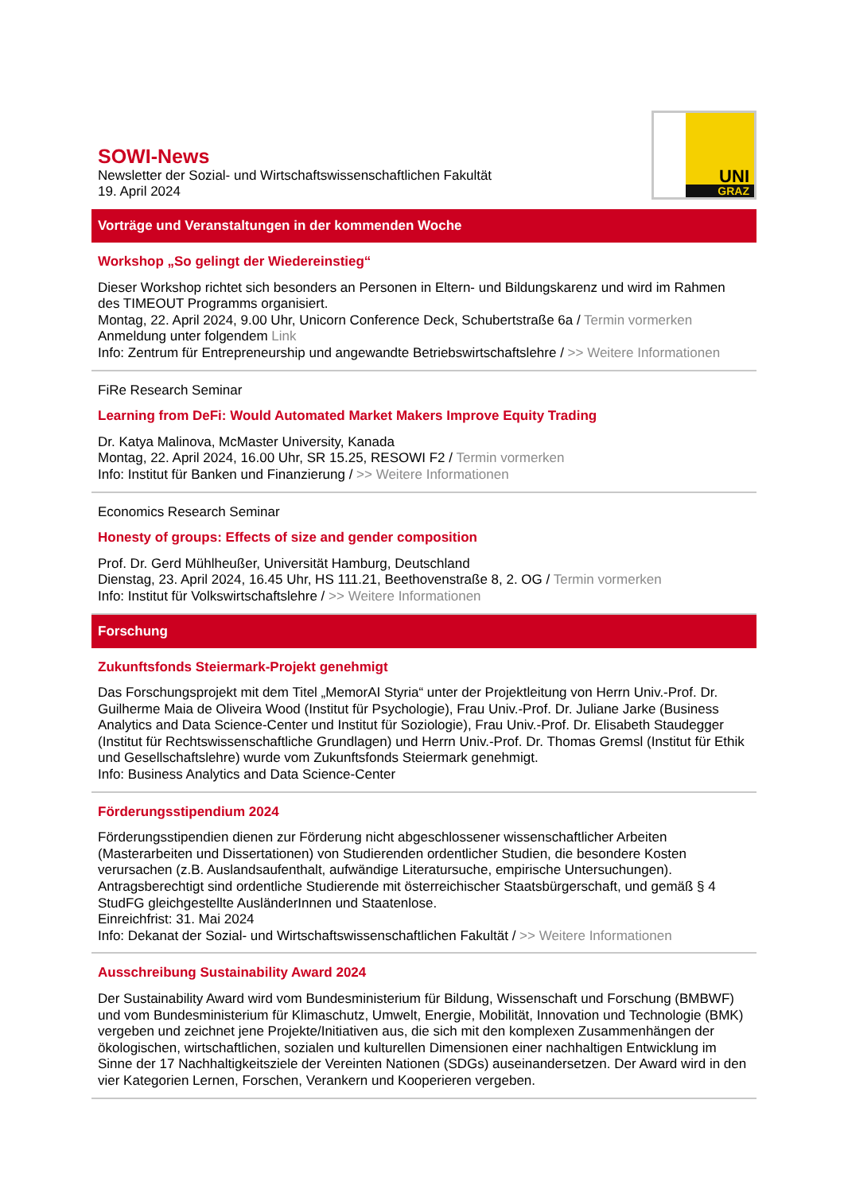SOWI-News
Newsletter der Sozial- und Wirtschaftswissenschaftlichen Fakultät
19. April 2024
UNI
GRAZ
Vorträge und Veranstaltungen in der kommenden Woche
Workshop „So gelingt der Wiedereinstieg“
Dieser Workshop richtet sich besonders an Personen in Eltern- und Bildungskarenz und wird im Rahmen des TIMEOUT Programms organisiert.
Montag, 22. April 2024, 9.00 Uhr, Unicorn Conference Deck, Schubertstraße 6a / Termin vormerken
Anmeldung unter folgendem Link
Info: Zentrum für Entrepreneurship und angewandte Betriebswirtschaftslehre / >> Weitere Informationen
FiRe Research Seminar
Learning from DeFi: Would Automated Market Makers Improve Equity Trading
Dr. Katya Malinova, McMaster University, Kanada
Montag, 22. April 2024, 16.00 Uhr, SR 15.25, RESOWI F2 / Termin vormerken
Info: Institut für Banken und Finanzierung / >> Weitere Informationen
Economics Research Seminar
Honesty of groups: Effects of size and gender composition
Prof. Dr. Gerd Mühlheußer, Universität Hamburg, Deutschland
Dienstag, 23. April 2024, 16.45 Uhr, HS 111.21, Beethovenstraße 8, 2. OG / Termin vormerken
Info: Institut für Volkswirtschaftslehre / >> Weitere Informationen
Forschung
Zukunftsfonds Steiermark-Projekt genehmigt
Das Forschungsprojekt mit dem Titel „MemorAI Styria“ unter der Projektleitung von Herrn Univ.-Prof. Dr. Guilherme Maia de Oliveira Wood (Institut für Psychologie), Frau Univ.-Prof. Dr. Juliane Jarke (Business Analytics and Data Science-Center und Institut für Soziologie), Frau Univ.-Prof. Dr. Elisabeth Staudegger (Institut für Rechtswissenschaftliche Grundlagen) und Herrn Univ.-Prof. Dr. Thomas Gremsl (Institut für Ethik und Gesellschaftslehre) wurde vom Zukunftsfonds Steiermark genehmigt.
Info: Business Analytics and Data Science-Center
Förderungsstipendium 2024
Förderungsstipendien dienen zur Förderung nicht abgeschlossener wissenschaftlicher Arbeiten (Masterarbeiten und Dissertationen) von Studierenden ordentlicher Studien, die besondere Kosten verursachen (z.B. Auslandsaufenthalt, aufwändige Literatursuche, empirische Untersuchungen). Antragsberechtigt sind ordentliche Studierende mit österreichischer Staatsbürgerschaft, und gemäß § 4 StudFG gleichgestellte AusländerInnen und Staatenlose.
Einreichfrist: 31. Mai 2024
Info: Dekanat der Sozial- und Wirtschaftswissenschaftlichen Fakultät / >> Weitere Informationen
Ausschreibung Sustainability Award 2024
Der Sustainability Award wird vom Bundesministerium für Bildung, Wissenschaft und Forschung (BMBWF) und vom Bundesministerium für Klimaschutz, Umwelt, Energie, Mobilität, Innovation und Technologie (BMK) vergeben und zeichnet jene Projekte/Initiativen aus, die sich mit den komplexen Zusammenhängen der ökologischen, wirtschaftlichen, sozialen und kulturellen Dimensionen einer nachhaltigen Entwicklung im Sinne der 17 Nachhaltigkeitsziele der Vereinten Nationen (SDGs) auseinandersetzen. Der Award wird in den vier Kategorien Lernen, Forschen, Verankern und Kooperieren vergeben.